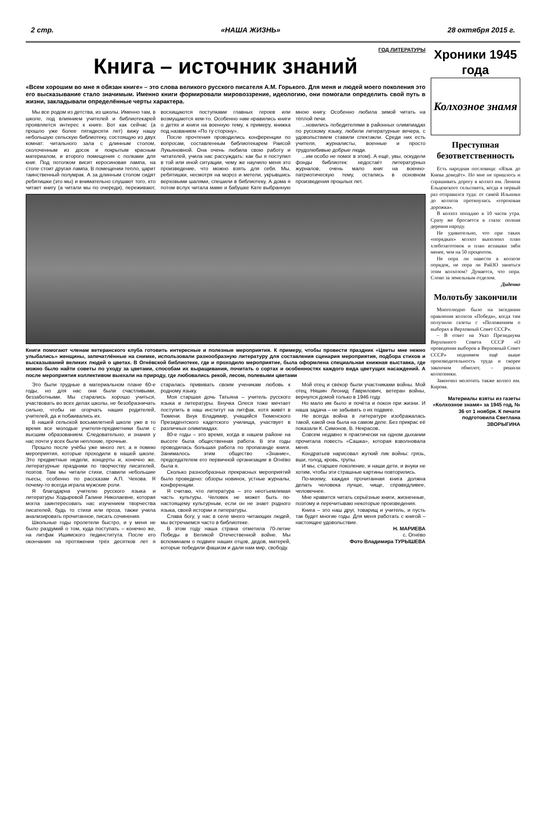2 стр. «НАША ЖИЗНЬ» 28 октября 2015 г.
ГОД ЛИТЕРАТУРЫ
Книга – источник знаний
«Всем хорошим во мне я обязан книге» – это слова великого русского писателя А.М. Горького. Для меня и людей моего поколения это его высказывание стало значимым. Именно книги формировали мировоззрение, идеологию, они помогали определить свой путь в жизни, закладывали определённые черты характера.
Мы все родом из детства, из школы. Именно там, в школе, под влиянием учителей и библиотекарей проявляется интерес к книге. Вот как сейчас (а прошло уже более пятидесяти лет) вижу нашу небольшую сельскую библиотеку, состоящую из двух комнат: читального зала с длинным столом, сколоченным из досок и покрытым красным материалом, и второго помещения с полками для книг. Под потолком висит керосиновая лампа, на столе стоит другая лампа. В помещении тепло, царит таинственный полумрак. А за длинным столом сидят ребятишки (это мы) и внимательно слушают того, кто читает книгу (а читали мы по очереди), переживают, восхищаются поступками главных героев или возмущаются кем-то. Особенно нам нравились книги о детях и книги на военную тему, к примеру, книжка под названием «По ту сторону».
После прочтения проводились конференции по вопросам, составленным библиотекарем Раисой Лукьяновной. Она очень любила свою работу и читателей, учила нас рассуждать: как бы я поступил в той или иной ситуации, чему же научило меня это произведение, что можно взять для себя. Мы, ребятишки, несмотря на мороз и метели, укрывшись верховыми шалями, спешили в библиотеку. А дома я потом вслух читала маме и бабушке Кате выбранную мною книгу. Особенно любила зимой читать на тёплой печи.
...новились победителями в районных олимпиадах по русскому языку, любили литературные вечера, с удовольствием ставили спектакли. Среди них есть учителя, журналисты, военные и просто трудолюбивые добрые люди.
...им особо не помог в этом). А ещё, увы, оскудели фонды библиотек: недостаёт литературных журналов, очень мало книг на военно-патриотическую тему, остались в основном произведения прошлых лет.
Книги помогают членам ветеранского клуба готовить интересные и полезные мероприятия. К примеру, чтобы провести праздник «Цветы мне нежно улыбались» женщины, запечатлённые на снимке, использовали разнообразную литературу для составления сценария мероприятия, подбора стихов и высказываний великих людей о цветах. В Огнёвской библиотеке, где и проходило мероприятие, была оформлена специальная книжная выставка, где можно было найти советы по уходу за цветами, способам их выращивания, почитать о сортах и особенностях каждого вида цветущих насаждений. А после мероприятия коллективом выехали на природу, где любовались рекой, лесом, полевыми цветами
Это были трудные в материальном плане 60-е годы, но для нас они были счастливыми, беззаботными. Мы старались хорошо учиться, участвовать во всех делах школы, не безобразничать сильно, чтобы не огорчать наших родителей, учителей, да и побаивались их.
В нашей сельской восьмилетней школе уже в то время все молодые учителя-предметники были с высшим образованием. Следовательно, и знания у нас почти у всех были неплохие, прочные.
Прошло после учёбы уже много лет, а я помню мероприятия, которые проходили в нашей школе. Это предметные недели, концерты и, конечно же, литературные праздники по творчеству писателей, поэтов. Там мы читали стихи, ставили небольшие пьесы, особенно по рассказам А.П. Чехова. Я почему-то всегда играла мужские роли.
Я благодарна учителю русского языка и литературы Ходыревой Галине Николаевне, которая могла заинтересовать нас изучением творчества писателей, будь то стихи или проза, также учила анализировать прочитанное, писать сочинения.
Школьные годы пролетели быстро, и у меня не было раздумий о том, куда поступать – конечно же, на литфак Ишимского пединститута. После его окончания на протяжении трёх десятков лет я старалась прививать своим ученикам любовь к родному языку.
Моя старшая дочь Татьяна – учитель русского языка и литературы. Внучка Олеся тоже мечтает поступить в наш институт на литфак, хотя живёт в Тюмени. Внук Владимир, учащийся Тюменского Президентского кадетского училища, участвует в различных олимпиадах.
80-е годы – это время, когда в нашем районе на высоте была общественная работа. В эти годы проводилась большая работа по пропаганде книги. Занималось этим общество «Знание», председателем его первичной организации в Огнёво была я.
Сколько разнообразных прекрасных мероприятий было проведено: обзоры новинок, устные журналы, конференции.
Я считаю, что литература – это неотъемлемая часть культуры. Человек не может быть по-настоящему культурным, если он не знает родного языка, своей истории и литературы.
Слава богу, у нас в селе много читающих людей, мы встречаемся часто в библиотеке.
В этом году наша страна отметила 70-летие Победы в Великой Отечественной войне. Мы вспоминаем о подвиге наших отцов, дедов, матерей, которые победили фашизм и дали нам мир, свободу.
Мой отец и свёкор были участниками войны. Мой отец Няшин Леонид Гаврилович, ветеран войны, вернулся домой только в 1946 году.
Но мало им было и почёта и покоя при жизни. И наша задача – не забывать о их подвиге.
Не всегда война в литературе изображалась такой, какой она была на самом деле. Без прикрас её показали К. Симонов, В. Некрасов.
Совсем недавно я практически на одном дыхании прочитала повесть «Сашка», которая взволновала меня.
Кондратьев нарисовал жуткий лик войны: грязь, вши, голод, кровь, трупы.
И мы, старшее поколение, и наши дети, и внуки не хотим, чтобы эти страшные картины повторились.
По-моему, каждая прочитанная книга должна делать человека лучше, чище, справедливее, человечнее.
Мне нравится читать серьёзные книги, жизненные, поэтому и перечитываю некоторые произведения.
Книга – это наш друг, товарищ и учитель, и пусть так будет многие годы. Для меня работать с книгой – настоящее удовольствие.
Н. МАРИЕВА
с. Огнёво
Фото Владимира ТУРЫШЕВА
Хроники 1945 года
Колхозное знамя
Преступная безответственность
Есть народная пословица: «Язык до Киева доведёт». Но мне не пришлось и спрашивать дорогу в колхоз им. Ленина Ельцовского сельсовета, когда я первый раз отправился туда: от самой Ильинки до колхоза протянулась «гороховая дорожка».
В колхоз попадаю в 10 часов утра. Сразу же бросается в глаза: полная деревня народу.
Не удивительно, что при таких «порядках» колхоз выполнил план хлебозаготовок и план вспашки зяби менее, чем на 50 процентов.
Не пора ли навести в колхозе порядок, не пора ли РайЗО заняться этим колхозом? Думается, что пора. Слово за земельным отделом.
Диденко
Молотьбу закончили
Многолюдно было на заседании правления колхоза «Победа», когда там получили газеты с «Положением о выборах в Верховный Совет СССР».
– В ответ на Указ Президиума Верховного Совета СССР «О проведении выборов в Верховный Совет СССР» поднимем ещё выше производительность труда и скорее закончим обмолот, – решили колхозники.
Закончил молотить также колхоз им. Кирова.
Материалы взяты из газеты «Колхозное знамя» за 1945 год, № 36 от 1 ноября. К печати подготовила Светлана ЗВОРЫГИНА